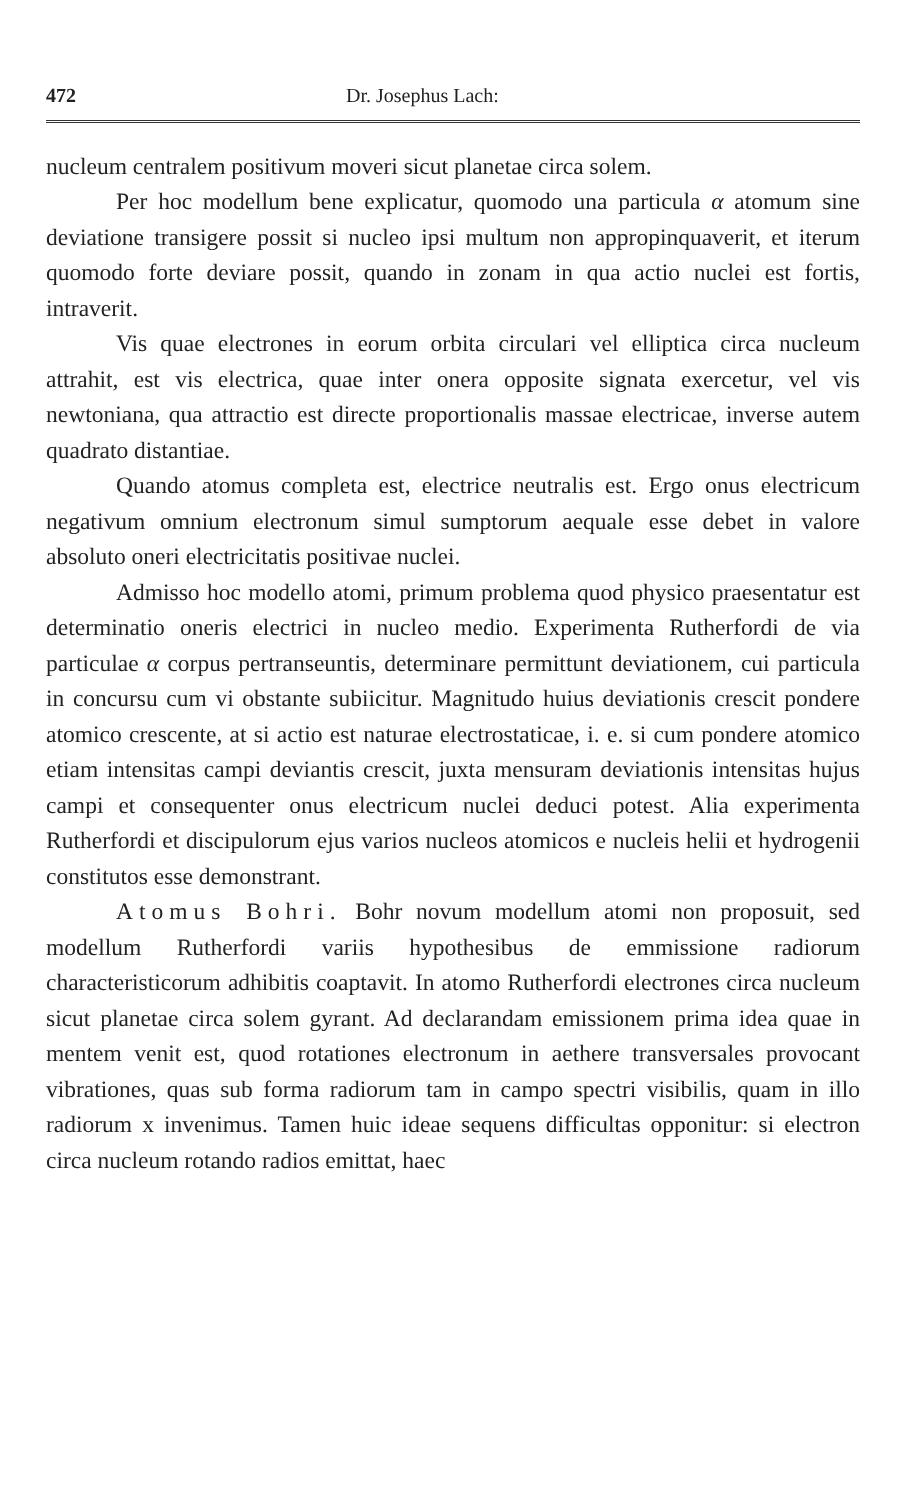472 Dr. Josephus Lach:
nucleum centralem positivum moveri sicut planetae circa solem.
Per hoc modellum bene explicatur, quomodo una particula α atomum sine deviatione transigere possit si nucleo ipsi multum non appropinquaverit, et iterum quomodo forte deviare possit, quando in zonam in qua actio nuclei est fortis, intraverit.
Vis quae electrones in eorum orbita circulari vel elliptica circa nucleum attrahit, est vis electrica, quae inter onera opposite signata exercetur, vel vis newtoniana, qua attractio est directe proportionalis massae electricae, inverse autem quadrato distantiae.
Quando atomus completa est, electrice neutralis est. Ergo onus electricum negativum omnium electronum simul sumptorum aequale esse debet in valore absoluto oneri electricitatis positivae nuclei.
Admisso hoc modello atomi, primum problema quod physico praesentatur est determinatio oneris electrici in nucleo medio. Experimenta Rutherfordi de via particulae α corpus pertranseuntis, determinare permittunt deviationem, cui particula in concursu cum vi obstante subiicitur. Magnitudo huius deviationis crescit pondere atomico crescente, at si actio est naturae electrostaticae, i. e. si cum pondere atomico etiam intensitas campi deviantis crescit, juxta mensuram deviationis intensitas hujus campi et consequenter onus electricum nuclei deduci potest. Alia experimenta Rutherfordi et discipulorum ejus varios nucleos atomicos e nucleis helii et hydrogenii constitutos esse demonstrant.
Atomus Bohri. Bohr novum modellum atomi non proposuit, sed modellum Rutherfordi variis hypothesibus de emmissione radiorum characteristicorum adhibitis coaptavit. In atomo Rutherfordi electrones circa nucleum sicut planetae circa solem gyrant. Ad declarandam emissionem prima idea quae in mentem venit est, quod rotationes electronum in aethere transversales provocant vibrationes, quas sub forma radiorum tam in campo spectri visibilis, quam in illo radiorum x invenimus. Tamen huic ideae sequens difficultas opponitur: si electron circa nucleum rotando radios emittat, haec